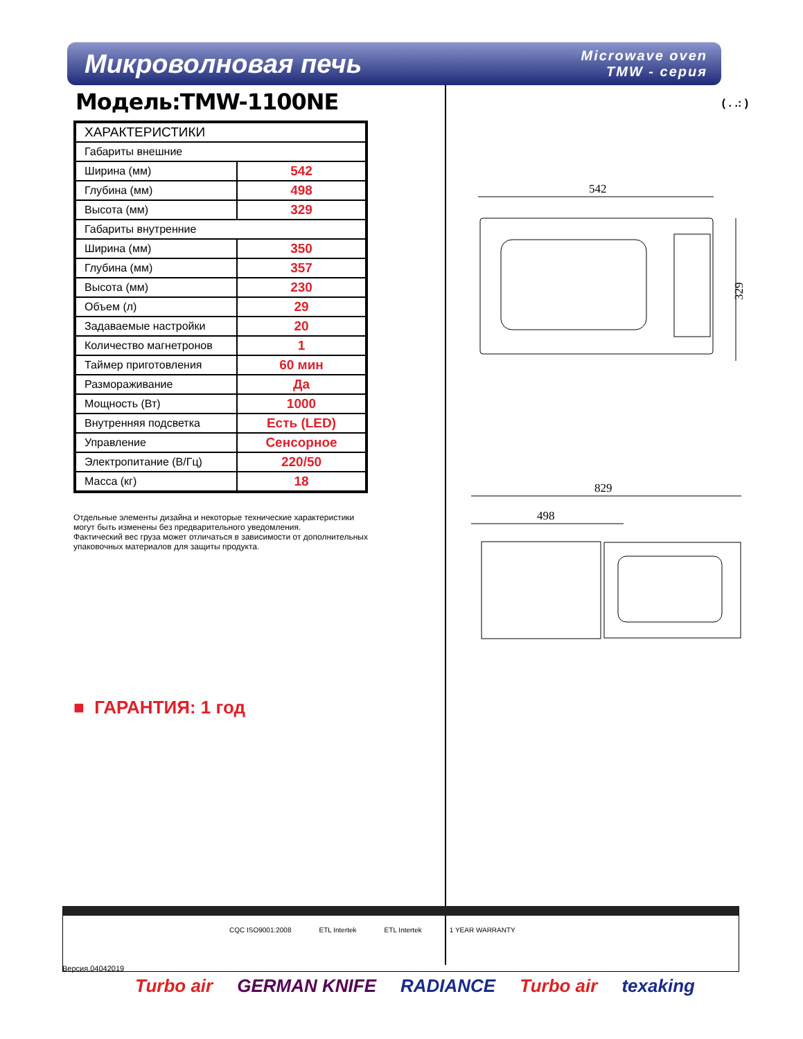Микроволновая печь
Microwave oven
TMW - серия
Модель:TMW-1100NE
| ХАРАКТЕРИСТИКИ | |
| --- | --- |
| Габариты внешние | |
| Ширина (мм) | 542 |
| Глубина (мм) | 498 |
| Высота (мм) | 329 |
| Габариты внутренние | |
| Ширина (мм) | 350 |
| Глубина (мм) | 357 |
| Высота (мм) | 230 |
| Объем (л) | 29 |
| Задаваемые настройки | 20 |
| Количество магнетронов | 1 |
| Таймер приготовления | 60 мин |
| Размораживание | Да |
| Мощность (Вт) | 1000 |
| Внутренняя подсветка | Есть (LED) |
| Управление | Сенсорное |
| Электропитание (В/Гц) | 220/50 |
| Масса (кг) | 18 |
Отдельные элементы дизайна и некоторые технические характеристики
могут быть изменены без предварительного уведомления.
Фактический вес груза может отличаться в зависимости от дополнительных
упаковочных материалов для защиты продукта.
■ ГАРАНТИЯ: 1 год
( . .: )
542
329
829
498
CQC ISO9001:2008 ETL Intertek ETL Intertek 1 YEAR WARRANTY
Версия.04042019
Turbo air GERMAN KNIFE RADIANCE Turbo air texaking